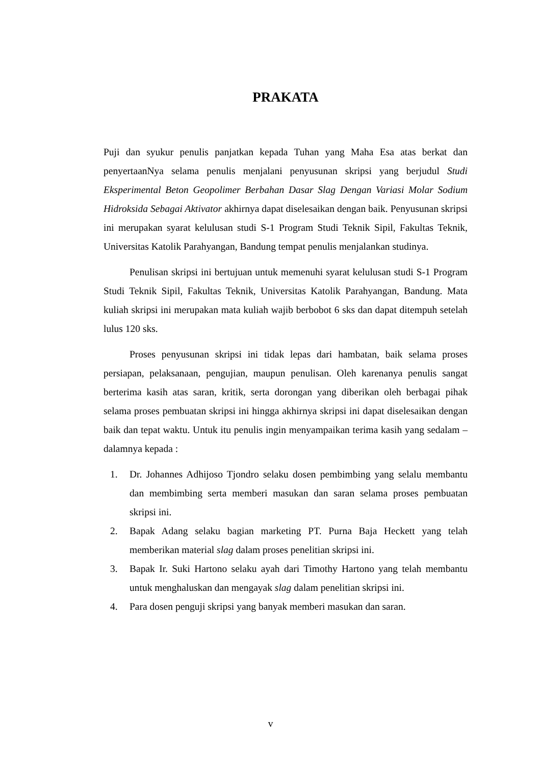PRAKATA
Puji dan syukur penulis panjatkan kepada Tuhan yang Maha Esa atas berkat dan penyertaanNya selama penulis menjalani penyusunan skripsi yang berjudul Studi Eksperimental Beton Geopolimer Berbahan Dasar Slag Dengan Variasi Molar Sodium Hidroksida Sebagai Aktivator akhirnya dapat diselesaikan dengan baik. Penyusunan skripsi ini merupakan syarat kelulusan studi S-1 Program Studi Teknik Sipil, Fakultas Teknik, Universitas Katolik Parahyangan, Bandung tempat penulis menjalankan studinya.
Penulisan skripsi ini bertujuan untuk memenuhi syarat kelulusan studi S-1 Program Studi Teknik Sipil, Fakultas Teknik, Universitas Katolik Parahyangan, Bandung. Mata kuliah skripsi ini merupakan mata kuliah wajib berbobot 6 sks dan dapat ditempuh setelah lulus 120 sks.
Proses penyusunan skripsi ini tidak lepas dari hambatan, baik selama proses persiapan, pelaksanaan, pengujian, maupun penulisan. Oleh karenanya penulis sangat berterima kasih atas saran, kritik, serta dorongan yang diberikan oleh berbagai pihak selama proses pembuatan skripsi ini hingga akhirnya skripsi ini dapat diselesaikan dengan baik dan tepat waktu. Untuk itu penulis ingin menyampaikan terima kasih yang sedalam – dalamnya kepada :
1. Dr. Johannes Adhijoso Tjondro selaku dosen pembimbing yang selalu membantu dan membimbing serta memberi masukan dan saran selama proses pembuatan skripsi ini.
2. Bapak Adang selaku bagian marketing PT. Purna Baja Heckett yang telah memberikan material slag dalam proses penelitian skripsi ini.
3. Bapak Ir. Suki Hartono selaku ayah dari Timothy Hartono yang telah membantu untuk menghaluskan dan mengayak slag dalam penelitian skripsi ini.
4. Para dosen penguji skripsi yang banyak memberi masukan dan saran.
v